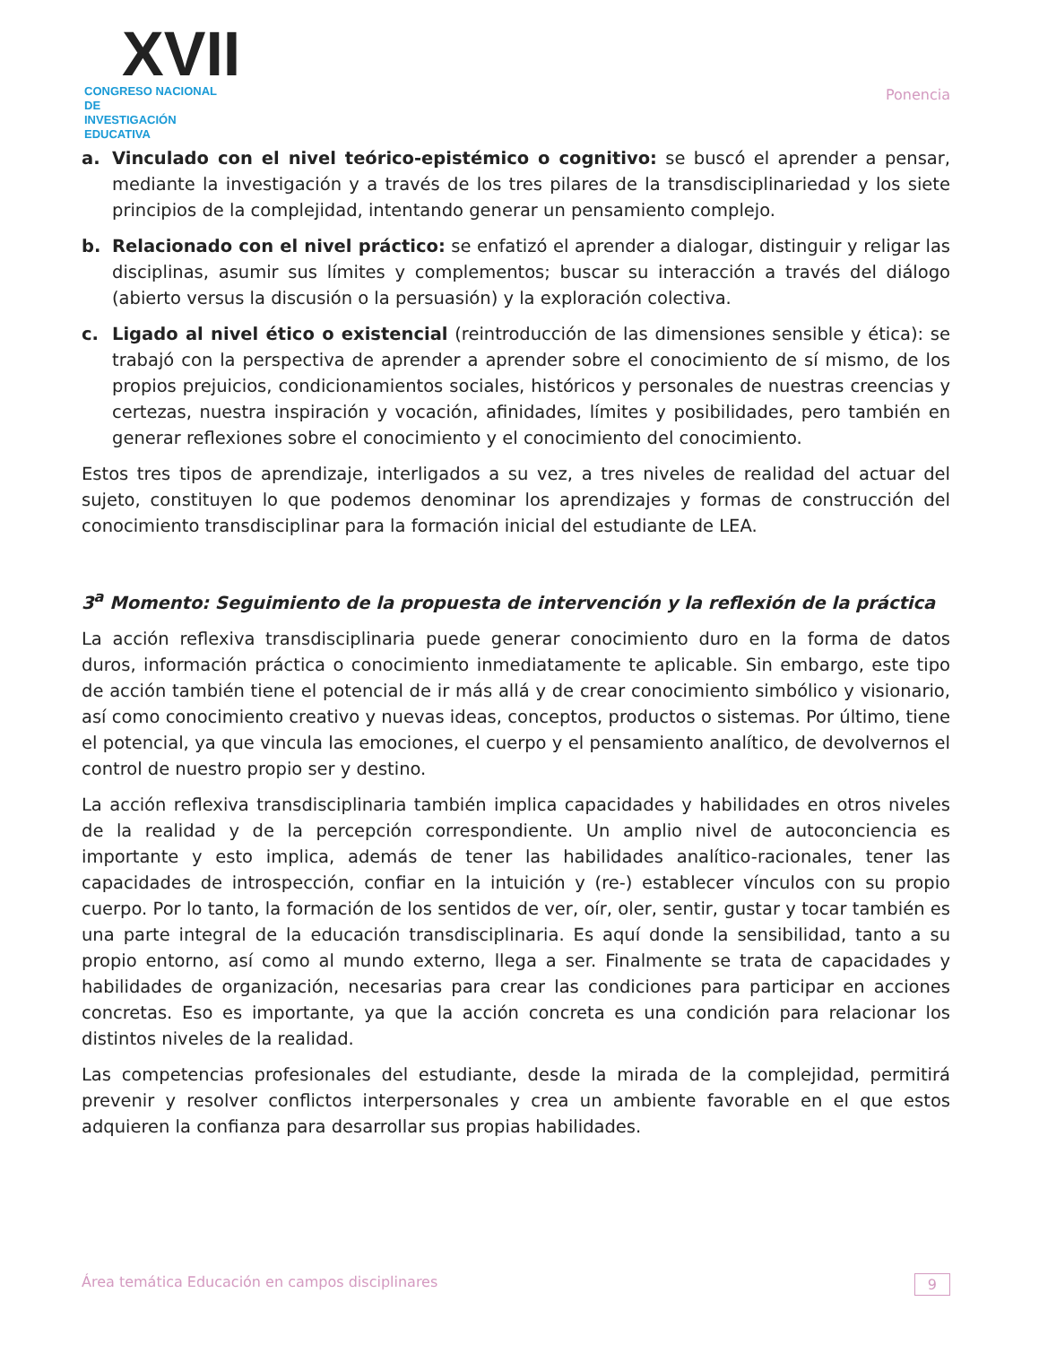XVII
CONGRESO NACIONAL DE
INVESTIGACIÓN EDUCATIVA
Ponencia
a. Vinculado con el nivel teórico-epistémico o cognitivo: se buscó el aprender a pensar, mediante la investigación y a través de los tres pilares de la transdisciplinariedad y los siete principios de la complejidad, intentando generar un pensamiento complejo.
b. Relacionado con el nivel práctico: se enfatizó el aprender a dialogar, distinguir y religar las disciplinas, asumir sus límites y complementos; buscar su interacción a través del diálogo (abierto versus la discusión o la persuasión) y la exploración colectiva.
c. Ligado al nivel ético o existencial (reintroducción de las dimensiones sensible y ética): se trabajó con la perspectiva de aprender a aprender sobre el conocimiento de sí mismo, de los propios prejuicios, condicionamientos sociales, históricos y personales de nuestras creencias y certezas, nuestra inspiración y vocación, afinidades, límites y posibilidades, pero también en generar reflexiones sobre el conocimiento y el conocimiento del conocimiento.
Estos tres tipos de aprendizaje, interligados a su vez, a tres niveles de realidad del actuar del sujeto, constituyen lo que podemos denominar los aprendizajes y formas de construcción del conocimiento transdisciplinar para la formación inicial del estudiante de LEA.
3<sup>a</sup> Momento: Seguimiento de la propuesta de intervención y la reflexión de la práctica
La acción reflexiva transdisciplinaria puede generar conocimiento duro en la forma de datos duros, información práctica o conocimiento inmediatamente te aplicable. Sin embargo, este tipo de acción también tiene el potencial de ir más allá y de crear conocimiento simbólico y visionario, así como conocimiento creativo y nuevas ideas, conceptos, productos o sistemas. Por último, tiene el potencial, ya que vincula las emociones, el cuerpo y el pensamiento analítico, de devolvernos el control de nuestro propio ser y destino.
La acción reflexiva transdisciplinaria también implica capacidades y habilidades en otros niveles de la realidad y de la percepción correspondiente. Un amplio nivel de autoconciencia es importante y esto implica, además de tener las habilidades analítico-racionales, tener las capacidades de introspección, confiar en la intuición y (re-) establecer vínculos con su propio cuerpo. Por lo tanto, la formación de los sentidos de ver, oír, oler, sentir, gustar y tocar también es una parte integral de la educación transdisciplinaria. Es aquí donde la sensibilidad, tanto a su propio entorno, así como al mundo externo, llega a ser. Finalmente se trata de capacidades y habilidades de organización, necesarias para crear las condiciones para participar en acciones concretas. Eso es importante, ya que la acción concreta es una condición para relacionar los distintos niveles de la realidad.
Las competencias profesionales del estudiante, desde la mirada de la complejidad, permitirá prevenir y resolver conflictos interpersonales y crea un ambiente favorable en el que estos adquieren la confianza para desarrollar sus propias habilidades.
Área temática Educación en campos disciplinares 9